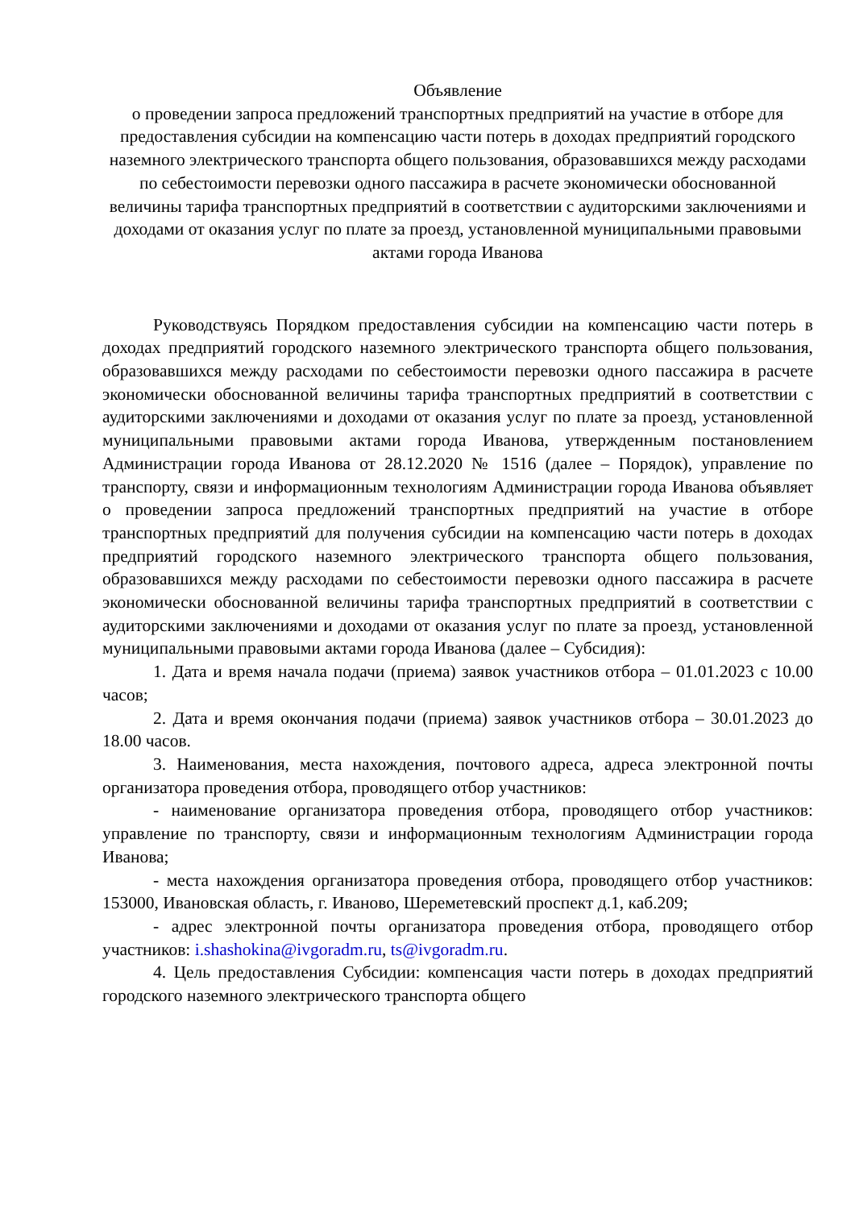Объявление
о проведении запроса предложений транспортных предприятий на участие в отборе для предоставления субсидии на компенсацию части потерь в доходах предприятий городского наземного электрического транспорта общего пользования, образовавшихся между расходами по себестоимости перевозки одного пассажира в расчете экономически обоснованной величины тарифа транспортных предприятий в соответствии с аудиторскими заключениями и доходами от оказания услуг по плате за проезд, установленной муниципальными правовыми актами города Иванова
Руководствуясь Порядком предоставления субсидии на компенсацию части потерь в доходах предприятий городского наземного электрического транспорта общего пользования, образовавшихся между расходами по себестоимости перевозки одного пассажира в расчете экономически обоснованной величины тарифа транспортных предприятий в соответствии с аудиторскими заключениями и доходами от оказания услуг по плате за проезд, установленной муниципальными правовыми актами города Иванова, утвержденным постановлением Администрации города Иванова от 28.12.2020 № 1516 (далее – Порядок), управление по транспорту, связи и информационным технологиям Администрации города Иванова объявляет о проведении запроса предложений транспортных предприятий на участие в отборе транспортных предприятий для получения субсидии на компенсацию части потерь в доходах предприятий городского наземного электрического транспорта общего пользования, образовавшихся между расходами по себестоимости перевозки одного пассажира в расчете экономически обоснованной величины тарифа транспортных предприятий в соответствии с аудиторскими заключениями и доходами от оказания услуг по плате за проезд, установленной муниципальными правовыми актами города Иванова (далее – Субсидия):
1. Дата и время начала подачи (приема) заявок участников отбора – 01.01.2023 с 10.00 часов;
2. Дата и время окончания подачи (приема) заявок участников отбора – 30.01.2023 до 18.00 часов.
3. Наименования, места нахождения, почтового адреса, адреса электронной почты организатора проведения отбора, проводящего отбор участников:
- наименование организатора проведения отбора, проводящего отбор участников: управление по транспорту, связи и информационным технологиям Администрации города Иванова;
- места нахождения организатора проведения отбора, проводящего отбор участников: 153000, Ивановская область, г. Иваново, Шереметевский проспект д.1, каб.209;
- адрес электронной почты организатора проведения отбора, проводящего отбор участников: i.shashokina@ivgoradm.ru, ts@ivgoradm.ru.
4. Цель предоставления Субсидии: компенсация части потерь в доходах предприятий городского наземного электрического транспорта общего